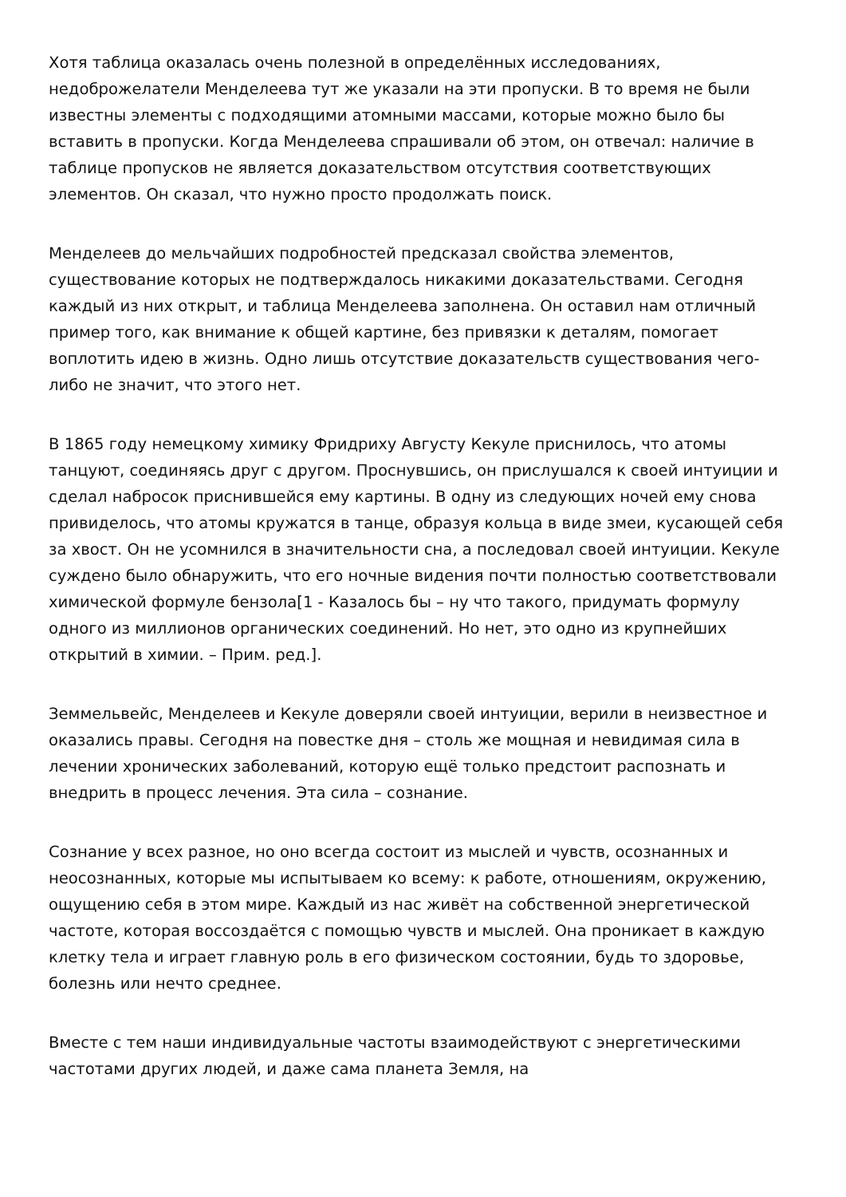Хотя таблица оказалась очень полезной в определённых исследованиях, недоброжелатели Менделеева тут же указали на эти пропуски. В то время не были известны элементы с подходящими атомными массами, которые можно было бы вставить в пропуски. Когда Менделеева спрашивали об этом, он отвечал: наличие в таблице пропусков не является доказательством отсутствия соответствующих элементов. Он сказал, что нужно просто продолжать поиск.
Менделеев до мельчайших подробностей предсказал свойства элементов, существование которых не подтверждалось никакими доказательствами. Сегодня каждый из них открыт, и таблица Менделеева заполнена. Он оставил нам отличный пример того, как внимание к общей картине, без привязки к деталям, помогает воплотить идею в жизнь. Одно лишь отсутствие доказательств существования чего-либо не значит, что этого нет.
В 1865 году немецкому химику Фридриху Августу Кекуле приснилось, что атомы танцуют, соединяясь друг с другом. Проснувшись, он прислушался к своей интуиции и сделал набросок приснившейся ему картины. В одну из следующих ночей ему снова привиделось, что атомы кружатся в танце, образуя кольца в виде змеи, кусающей себя за хвост. Он не усомнился в значительности сна, а последовал своей интуиции. Кекуле суждено было обнаружить, что его ночные видения почти полностью соответствовали химической формуле бензола[1 - Казалось бы – ну что такого, придумать формулу одного из миллионов органических соединений. Но нет, это одно из крупнейших открытий в химии. – Прим. ред.].
Земмельвейс, Менделеев и Кекуле доверяли своей интуиции, верили в неизвестное и оказались правы. Сегодня на повестке дня – столь же мощная и невидимая сила в лечении хронических заболеваний, которую ещё только предстоит распознать и внедрить в процесс лечения. Эта сила – сознание.
Сознание у всех разное, но оно всегда состоит из мыслей и чувств, осознанных и неосознанных, которые мы испытываем ко всему: к работе, отношениям, окружению, ощущению себя в этом мире. Каждый из нас живёт на собственной энергетической частоте, которая воссоздаётся с помощью чувств и мыслей. Она проникает в каждую клетку тела и играет главную роль в его физическом состоянии, будь то здоровье, болезнь или нечто среднее.
Вместе с тем наши индивидуальные частоты взаимодействуют с энергетическими частотами других людей, и даже сама планета Земля, на